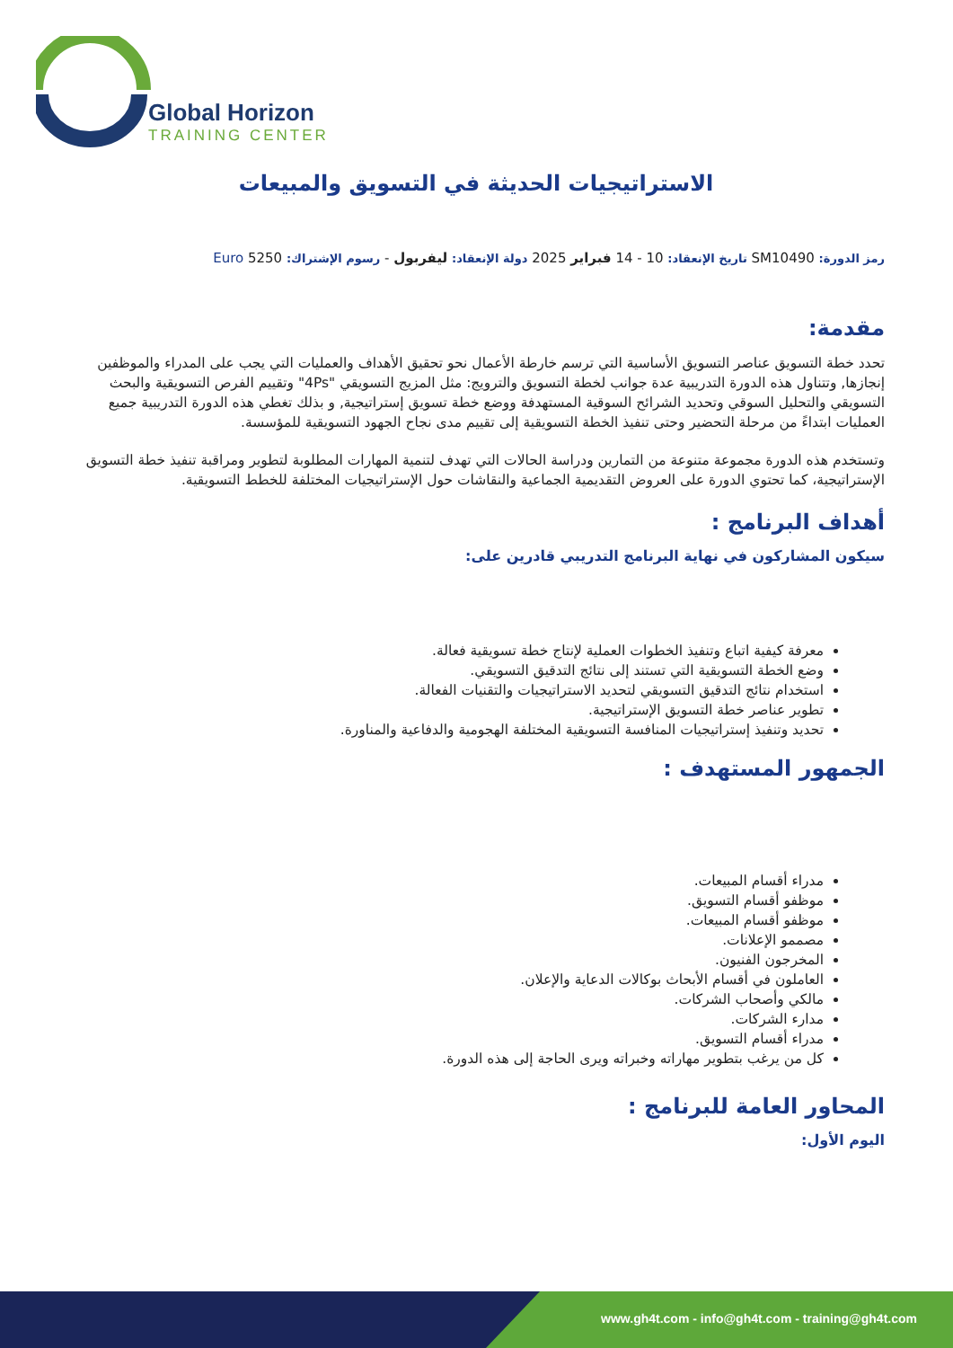Global Horizon
TRAINING CENTER
الاستراتيجيات الحديثة في التسويق والمبيعات
رمز الدورة: SM10490 تاريخ الإنعقاد: 10 - 14 فبراير 2025 دولة الإنعقاد: ليفربول - رسوم الإشتراك: 5250 Euro
مقدمة:
تحدد خطة التسويق عناصر التسويق الأساسية التي ترسم خارطة الأعمال نحو تحقيق الأهداف والعمليات التي يجب على المدراء والموظفين إنجازها, وتتناول هذه الدورة التدريبية عدة جوانب لخطة التسويق والترويج: مثل المزيج التسويقي "4Ps" وتقييم الفرص التسويقية والبحث التسويقي والتحليل السوقي وتحديد الشرائح السوقية المستهدفة ووضع خطة تسويق إستراتيجية, و بذلك تغطي هذه الدورة التدريبية جميع العمليات ابتداءً من مرحلة التحضير وحتى تنفيذ الخطة التسويقية إلى تقييم مدى نجاح الجهود التسويقية للمؤسسة.
وتستخدم هذه الدورة مجموعة متنوعة من التمارين ودراسة الحالات التي تهدف لتنمية المهارات المطلوبة لتطوير ومراقبة تنفيذ خطة التسويق الإستراتيجية، كما تحتوي الدورة على العروض التقديمية الجماعية والنقاشات حول الإستراتيجيات المختلفة للخطط التسويقية.
أهداف البرنامج :
سيكون المشاركون في نهاية البرنامج التدريبي قادرين على:
معرفة كيفية اتباع وتنفيذ الخطوات العملية لإنتاج خطة تسويقية فعالة.
وضع الخطة التسويقية التي تستند إلى نتائج التدقيق التسويقي.
استخدام نتائج التدقيق التسويقي لتحديد الاستراتيجيات والتقنيات الفعالة.
تطوير عناصر خطة التسويق الإستراتيجية.
تحديد وتنفيذ إستراتيجيات المنافسة التسويقية المختلفة الهجومية والدفاعية والمناورة.
الجمهور المستهدف :
مدراء أقسام المبيعات.
موظفو أقسام التسويق.
موظفو أقسام المبيعات.
مصممو الإعلانات.
المخرجون الفنيون.
العاملون في أقسام الأبحاث بوكالات الدعاية والإعلان.
مالكي وأصحاب الشركات.
مدارء الشركات.
مدراء أقسام التسويق.
كل من يرغب بتطوير مهاراته وخبراته ويرى الحاجة إلى هذه الدورة.
المحاور العامة للبرنامج :
اليوم الأول:
www.gh4t.com - info@gh4t.com - training@gh4t.com